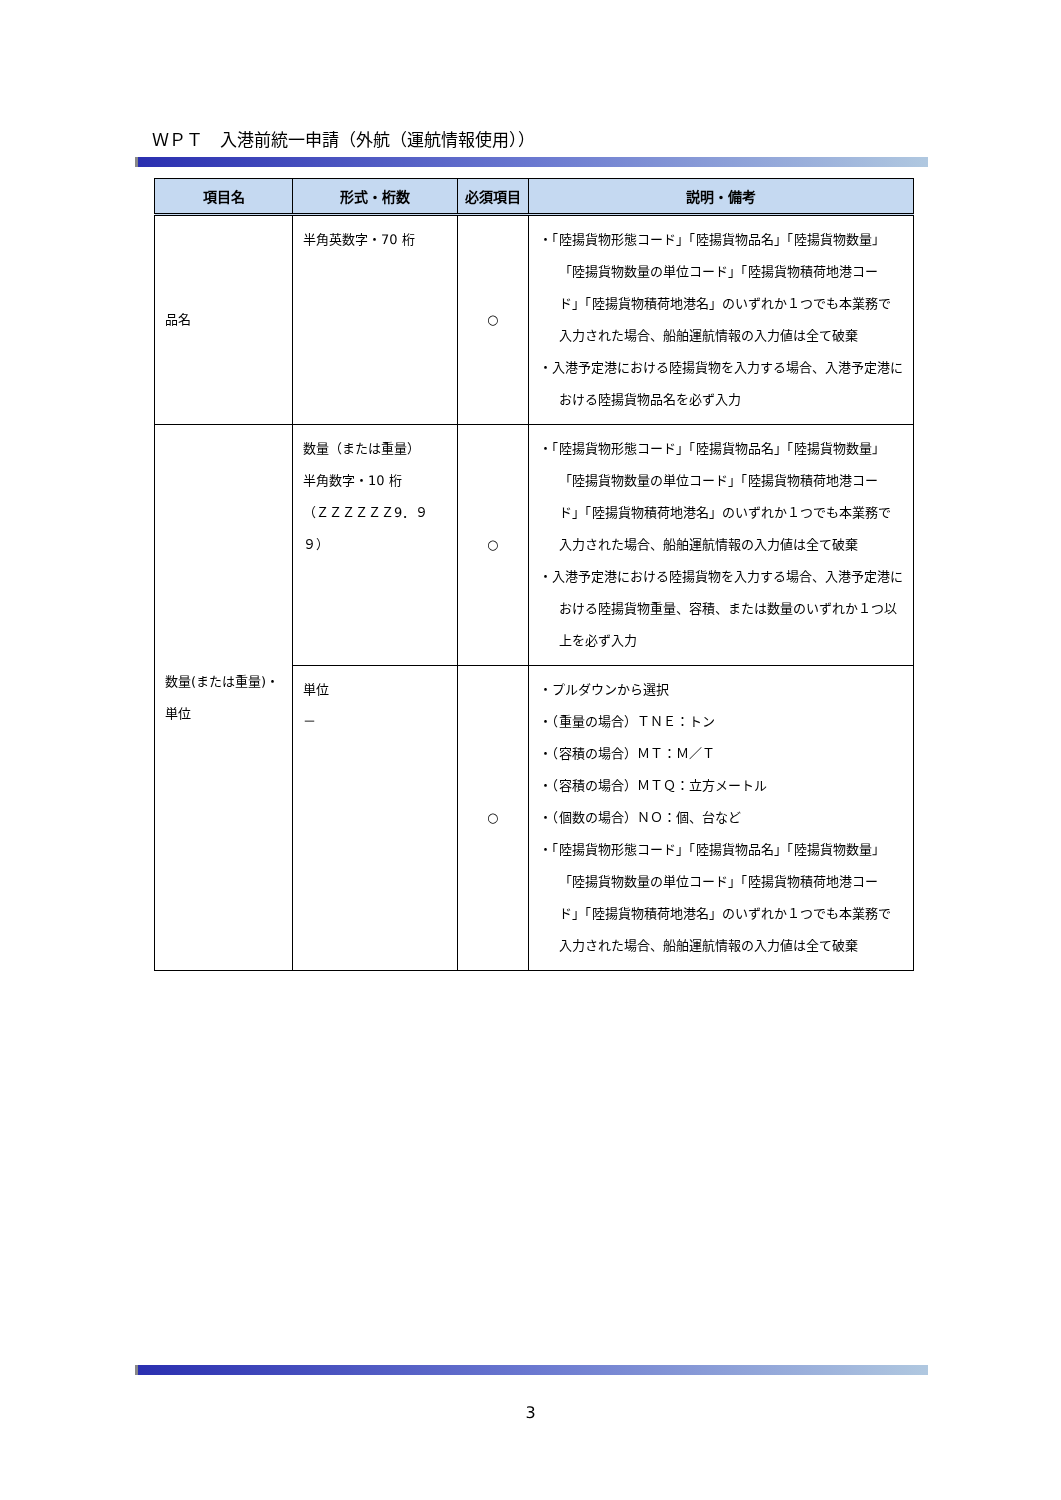ＷＰＴ　入港前統一申請（外航（運航情報使用））
| 項目名 | 形式・桁数 | 必須項目 | 説明・備考 |
| --- | --- | --- | --- |
| 品名 | 半角英数字・70 桁 | ○ | ・「陸揚貨物形態コード」「陸揚貨物品名」「陸揚貨物数量」「陸揚貨物数量の単位コード」「陸揚貨物積荷地港コード」「陸揚貨物積荷地港名」のいずれか１つでも本業務で入力された場合、船舶運航情報の入力値は全て破棄 ・入港予定港における陸揚貨物を入力する場合、入港予定港における陸揚貨物品名を必ず入力 |
| 数量(または重量)・単位 | 数量（または重量） 半角数字・10 桁 （ＺＺＺＺＺＺ9．９９） | ○ | ・「陸揚貨物形態コード」「陸揚貨物品名」「陸揚貨物数量」「陸揚貨物数量の単位コード」「陸揚貨物積荷地港コード」「陸揚貨物積荷地港名」のいずれか１つでも本業務で入力された場合、船舶運航情報の入力値は全て破棄 ・入港予定港における陸揚貨物を入力する場合、入港予定港における陸揚貨物重量、容積、または数量のいずれか１つ以上を必ず入力 |
| | 単位 － | ○ | ・プルダウンから選択 ・（重量の場合）ＴＮＥ：トン ・（容積の場合）ＭＴ：Ｍ／Ｔ ・（容積の場合）ＭＴＱ：立方メートル ・（個数の場合）ＮＯ：個、台など ・「陸揚貨物形態コード」「陸揚貨物品名」「陸揚貨物数量」「陸揚貨物数量の単位コード」「陸揚貨物積荷地港コード」「陸揚貨物積荷地港名」のいずれか１つでも本業務で入力された場合、船舶運航情報の入力値は全て破棄 |
3